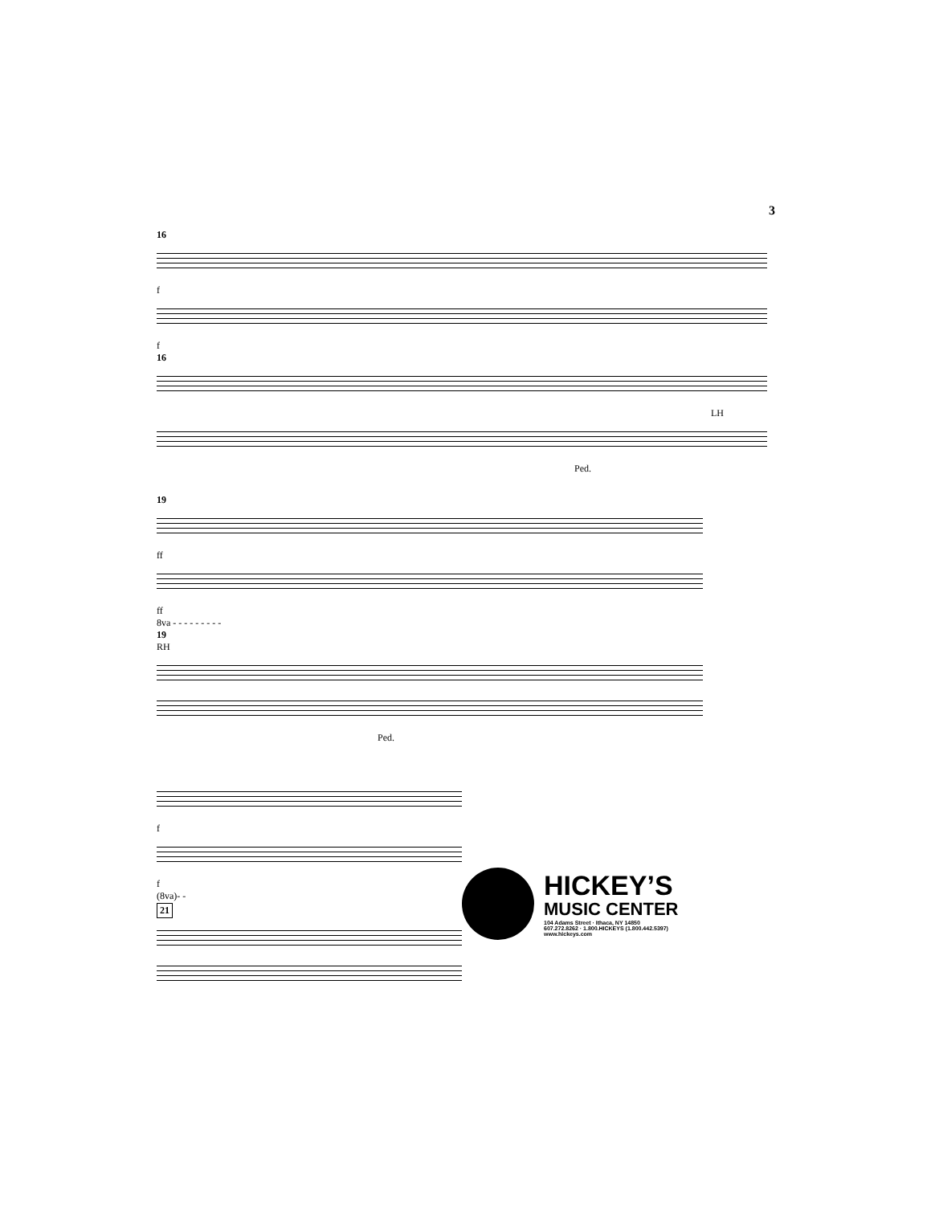3
16
f
f
16
LH
Ped.
19
ff
ff
8va - - - - - - - - -
19
RH
Ped.
f
f
(8va)- -
21
HICKEY’S
MUSIC CENTER
104 Adams Street · Ithaca, NY 14850
607.272.8262 · 1.800.HICKEYS (1.800.442.5397)
www.hickeys.com